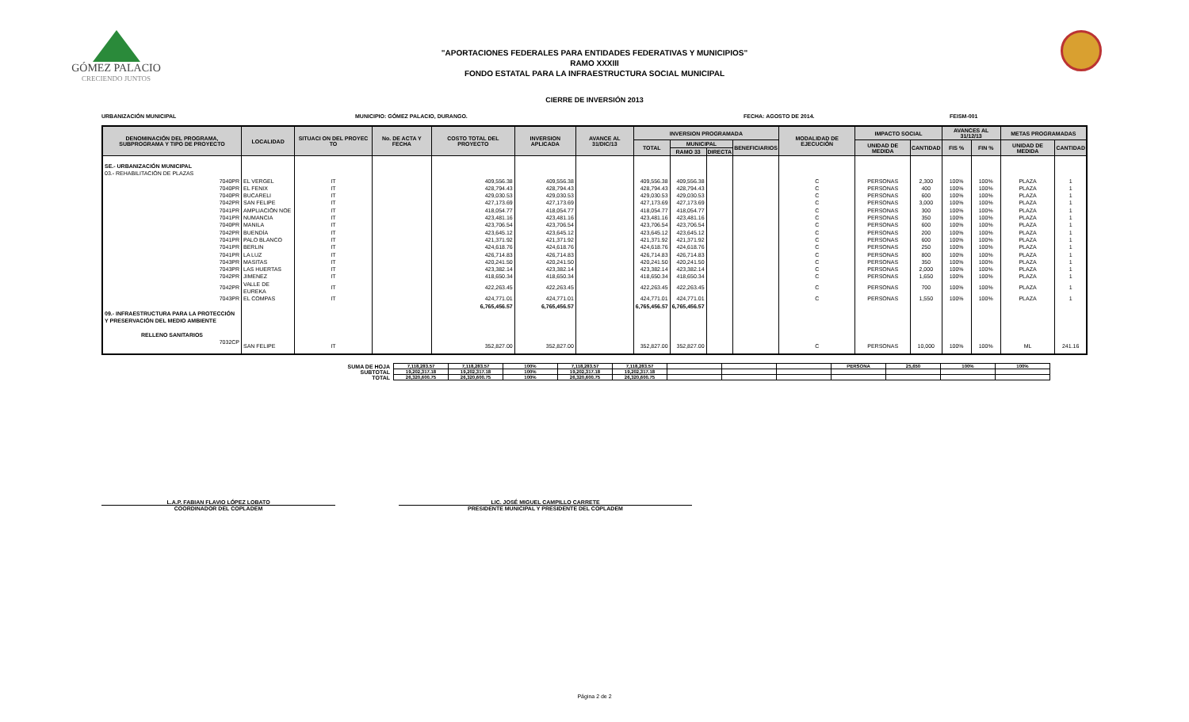GÓMEZ PALACIO
CRECIENDO JUNTOS
"APORTACIONES FEDERALES PARA ENTIDADES FEDERATIVAS Y MUNICIPIOS"
RAMO XXXIII
FONDO ESTATAL PARA LA INFRAESTRUCTURA SOCIAL MUNICIPAL
CIERRE DE INVERSIÓN 2013
URBANIZACIÓN MUNICIPAL MUNICIPIO: GÓMEZ PALACIO, DURANGO. FECHA: AGOSTO DE 2014. FEISM-001
| DENOMINACIÓN DEL PROGRAMA, SUBPROGRAMA Y TIPO DE PROYECTO | LOCALIDAD | SITUACI ON DEL PROYEC TO | No. DE ACTA Y FECHA | COSTO TOTAL DEL PROYECTO | INVERSION APLICADA | AVANCE AL 31/DIC/13 | INVERSION PROGRAMADA | | | | MODALIDAD DE EJECUCIÓN | IMPACTO SOCIAL | | AVANCES AL 31/12/13 | | METAS PROGRAMADAS | |
| --- | --- | --- | --- | --- | --- | --- | --- | --- | --- | --- | --- | --- | --- | --- | --- | --- | --- |
| | | | | | | | TOTAL | MUNICIPAL | | BENEFICIARIOS | | UNIDAD DE MEDIDA | CANTIDAD | FIS % | FIN % | UNIDAD DE MEDIDA | CANTIDAD |
| | | | | | | | | RAMO 33 | DIRECTA | | | | | | | | |
| SE.- URBANIZACIÓN MUNICIPAL | | | | | | | | | | | | | | | | | |
| 03.- REHABILITACIÓN DE PLAZAS | | | | | | | | | | | | | | | | | |
| 7040PR | EL VERGEL | IT | | 409,556.38 | 409,556.38 | | 409,556.38 | 409,556.38 | | | C | PERSONAS | 2,300 | 100% | 100% | PLAZA | 1 |
| 7040PR | EL FENIX | IT | | 428,794.43 | 428,794.43 | | 428,794.43 | 428,794.43 | | | C | PERSONAS | 400 | 100% | 100% | PLAZA | 1 |
| 7040PR | BUCARELI | IT | | 429,030.53 | 429,030.53 | | 429,030.53 | 429,030.53 | | | C | PERSONAS | 600 | 100% | 100% | PLAZA | 1 |
| 7042PR | SAN FELIPE | IT | | 427,173.69 | 427,173.69 | | 427,173.69 | 427,173.69 | | | C | PERSONAS | 3,000 | 100% | 100% | PLAZA | 1 |
| 7041PR | AMPLIACIÓN NOE | IT | | 418,054.77 | 418,054.77 | | 418,054.77 | 418,054.77 | | | C | PERSONAS | 300 | 100% | 100% | PLAZA | 1 |
| 7041PR | NUMANCIA | IT | | 423,481.16 | 423,481.16 | | 423,481.16 | 423,481.16 | | | C | PERSONAS | 350 | 100% | 100% | PLAZA | 1 |
| 7040PR | MANILA | IT | | 423,706.54 | 423,706.54 | | 423,706.54 | 423,706.54 | | | C | PERSONAS | 600 | 100% | 100% | PLAZA | 1 |
| 7042PR | BUENDÍA | IT | | 423,645.12 | 423,645.12 | | 423,645.12 | 423,645.12 | | | C | PERSONAS | 200 | 100% | 100% | PLAZA | 1 |
| 7041PR | PALO BLANCO | IT | | 421,371.92 | 421,371.92 | | 421,371.92 | 421,371.92 | | | C | PERSONAS | 600 | 100% | 100% | PLAZA | 1 |
| 7041PR | BERLIN | IT | | 424,618.76 | 424,618.76 | | 424,618.76 | 424,618.76 | | | C | PERSONAS | 250 | 100% | 100% | PLAZA | 1 |
| 7041PR | LA LUZ | IT | | 426,714.83 | 426,714.83 | | 426,714.83 | 426,714.83 | | | C | PERSONAS | 800 | 100% | 100% | PLAZA | 1 |
| 7043PR | MASITAS | IT | | 420,241.50 | 420,241.50 | | 420,241.50 | 420,241.50 | | | C | PERSONAS | 350 | 100% | 100% | PLAZA | 1 |
| 7043PR | LAS HUERTAS | IT | | 423,382.14 | 423,382.14 | | 423,382.14 | 423,382.14 | | | C | PERSONAS | 2,000 | 100% | 100% | PLAZA | 1 |
| 7042PR | JIMENEZ | IT | | 418,650.34 | 418,650.34 | | 418,650.34 | 418,650.34 | | | C | PERSONAS | 1,650 | 100% | 100% | PLAZA | 1 |
| 7042PR | VALLE DE EUREKA | IT | | 422,263.45 | 422,263.45 | | 422,263.45 | 422,263.45 | | | C | PERSONAS | 700 | 100% | 100% | PLAZA | 1 |
| 7043PR | EL COMPAS | IT | | 424,771.01 | 424,771.01 | | 424,771.01 | 424,771.01 | | | C | PERSONAS | 1,550 | 100% | 100% | PLAZA | 1 |
| | | | | 6,765,456.57 | 6,765,456.57 | | 6,765,456.57 | 6,765,456.57 | | | | | | | | | |
| 09.- INFRAESTRUCTURA PARA LA PROTECCIÓN Y PRESERVACIÓN DEL MEDIO AMBIENTE | | | | | | | | | | | | | | | | | |
| RELLENO SANITARIOS | | | | | | | | | | | | | | | | | |
| 7032CP | SAN FELIPE | IT | | 352,827.00 | 352,827.00 | | 352,827.00 | 352,827.00 | | | C | PERSONAS | 10,000 | 100% | 100% | ML | 241.16 |
| SUMA DE HOJA | 7,118,283.57 | 7,118,283.57 | 100% | 7,118,283.57 | 7,118,283.57 | | | | PERSONA | 25,650 | 100% | 100% |
| SUBTOTAL | 19,202,317.18 | 19,202,317.18 | 100% | 19,202,317.18 | 19,202,317.18 | | | | | | | |
| TOTAL | 26,320,600.75 | 26,320,600.75 | 100% | 26,320,600.75 | 26,320,600.75 | | | | | | | |
L.A.P. FABIAN FLAVIO LÓPEZ LOBATO
COORDINADOR DEL COPLADEM
LIC. JOSÉ MIGUEL CAMPILLO CARRETE
PRESIDENTE MUNICIPAL Y PRESIDENTE DEL COPLADEM
Página 2 de 2